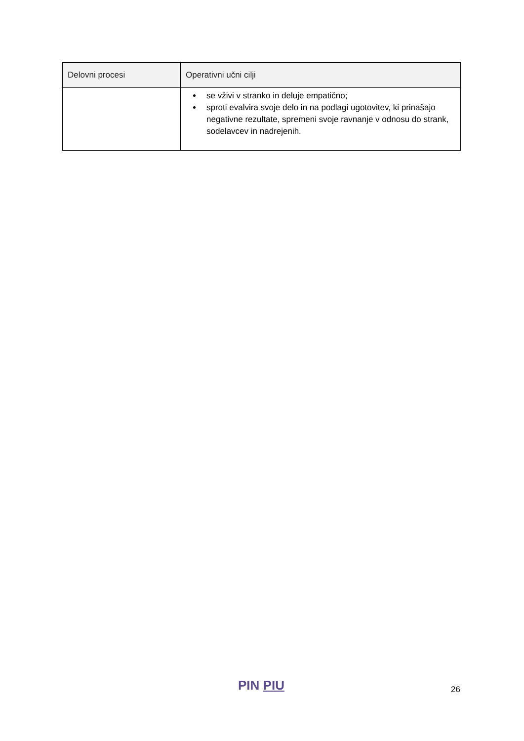| Delovni procesi | Operativni učni cilji |
| --- | --- |
| | se vživi v stranko in deluje empatično; sproti evalvira svoje delo in na podlagi ugotovitev, ki prinašajo negativne rezultate, spremeni svoje ravnanje v odnosu do strank, sodelavcev in nadrejenih. |
PIN PIU 26